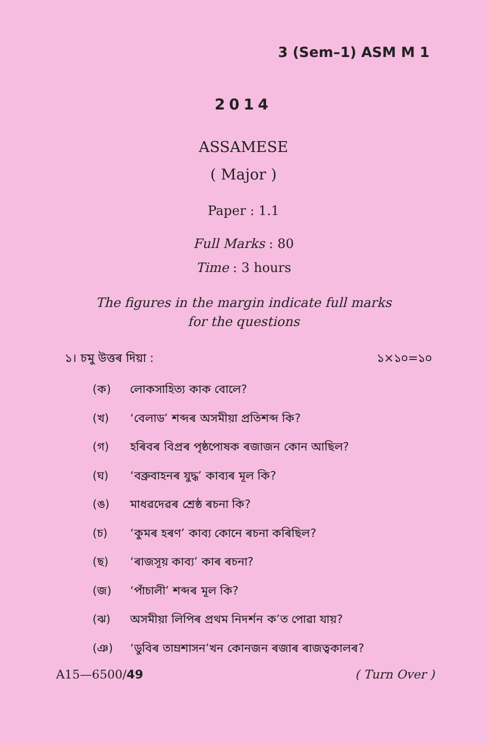3 (Sem–1) ASM M 1
2014
ASSAMESE
( Major )
Paper : 1.1
Full Marks : 80
Time : 3 hours
The figures in the margin indicate full marks
for the questions
১। চমু উত্তৰ দিয়া : ১×১০=১০
(ক) লোকসাহিত্য কাক বোলে?
(খ) ‘বেলাড’ শব্দৰ অসমীয়া প্ৰতিশব্দ কি?
(গ) হৰিবৰ বিপ্ৰৰ পৃষ্ঠপোষক ৰজাজন কোন আছিল?
(ঘ) ‘বব্ৰুবাহনৰ যুদ্ধ’ কাব্যৰ মূল কি?
(ঙ) মাধৱদেৱৰ শ্ৰেষ্ঠ ৰচনা কি?
(চ) ‘কুমৰ হৰণ’ কাব্য কোনে ৰচনা কৰিছিল?
(ছ) ‘ৰাজসূয় কাব্য’ কাৰ ৰচনা?
(জ) ‘পাঁচালী’ শব্দৰ মূল কি?
(ঝ) অসমীয়া লিপিৰ প্ৰথম নিদৰ্শন ক’ত পোৱা যায়?
(ঞ) ‘ডুবিৰ তাম্ৰশাসন’খন কোনজন ৰজাৰ ৰাজত্বকালৰ?
A15—6500/49 ( Turn Over )